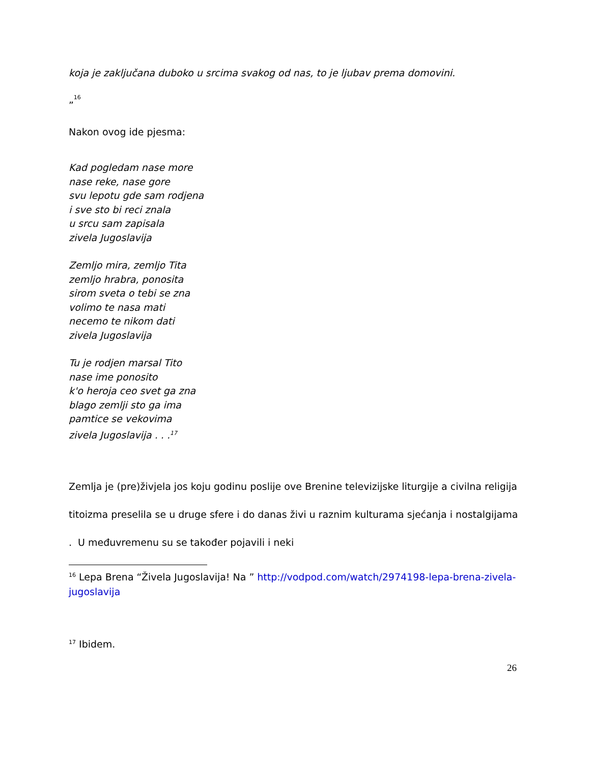koja je zaključana duboko u srcima svakog od nas, to je ljubav prema domovini.
„<sup>16</sup>
Nakon ovog ide pjesma:
Kad pogledam nase more
nase reke, nase gore
svu lepotu gde sam rodjena
i sve sto bi reci znala
u srcu sam zapisala
zivela Jugoslavija
Zemljo mira, zemljo Tita
zemljo hrabra, ponosita
sirom sveta o tebi se zna
volimo te nasa mati
necemo te nikom dati
zivela Jugoslavija
Tu je rodjen marsal Tito
nase ime ponosito
k'o heroja ceo svet ga zna
blago zemlji sto ga ima
pamtice se vekovima
zivela Jugoslavija . . .<sup>17</sup>
Zemlja je (pre)živjela jos koju godinu poslije ove Brenine televizijske liturgije a civilna religija titoizma preselila se u druge sfere i do danas živi u raznim kulturama sjećanja i nostalgijama . U međuvremenu su se također pojavili i neki
<sup>16</sup> Lepa Brena “Živela Jugoslavija! Na ” http://vodpod.com/watch/2974198-lepa-brena-zivela-jugoslavija
<sup>17</sup> Ibidem.
26